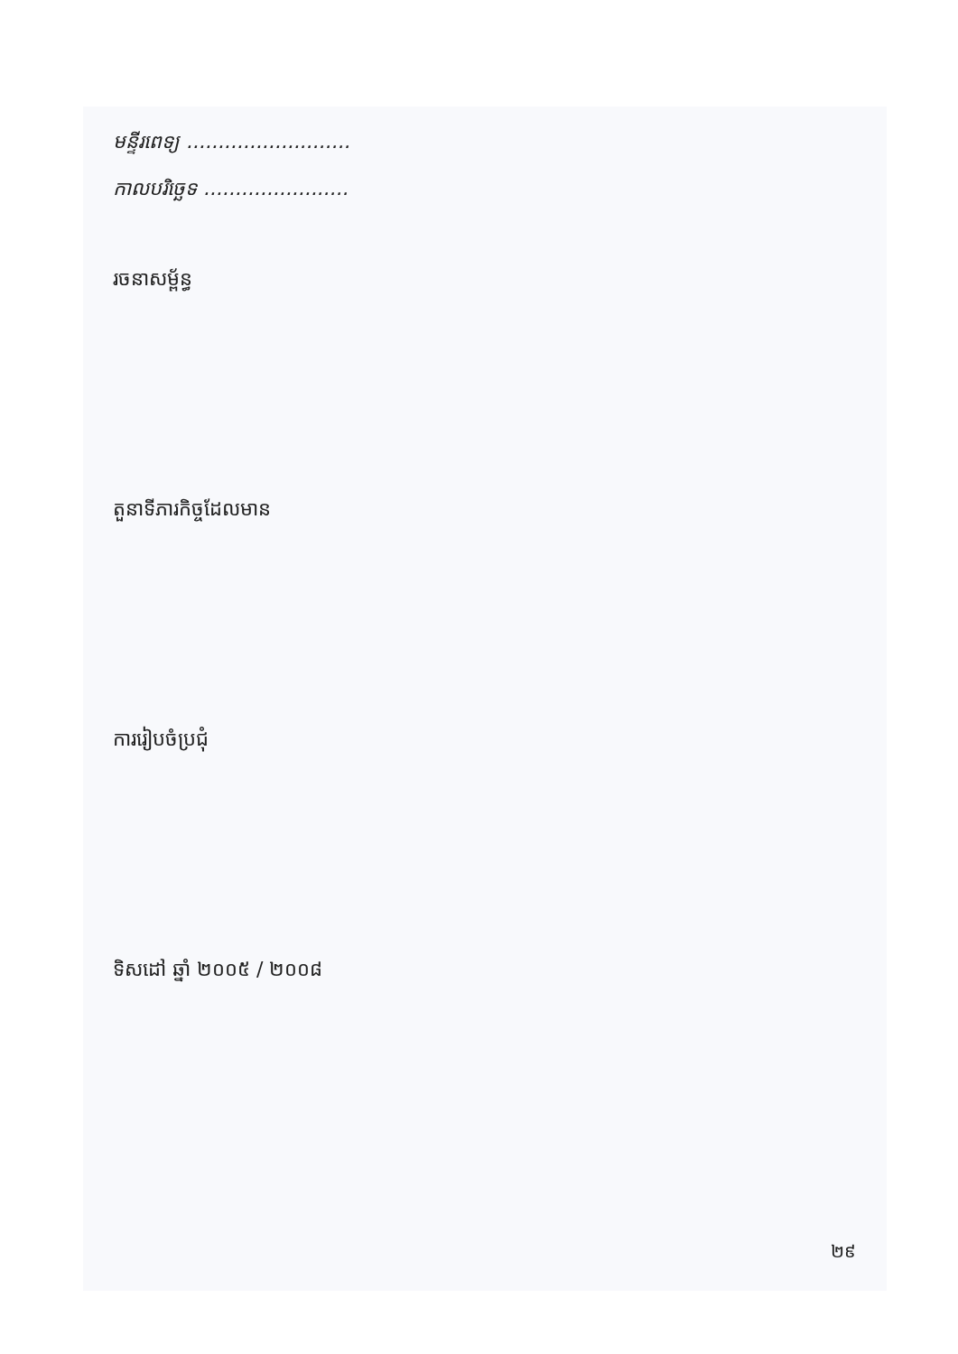មន្ទីរពេទ្យ ..........................
កាលបរិច្ឆេទ .......................
រចនាសម្ព័ន្ធ
តួនាទីភារកិច្ចដែលមាន
ការរៀបចំប្រជុំ
ទិសដៅ ឆ្នាំ ២០០៥ / ២០០៨
២៩